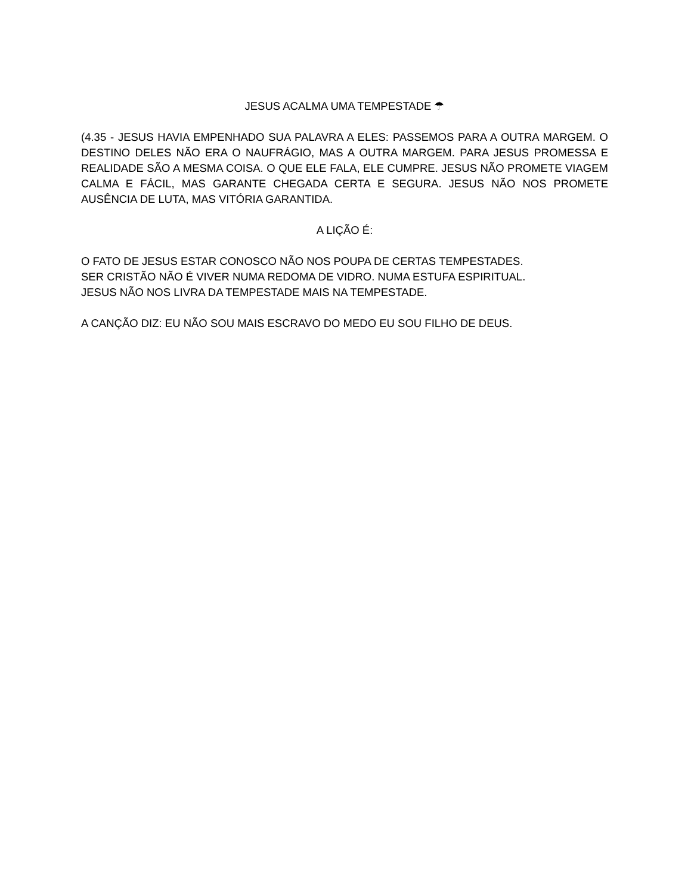JESUS ACALMA UMA TEMPESTADE ☂
(4.35 - JESUS HAVIA EMPENHADO SUA PALAVRA A ELES: PASSEMOS PARA A OUTRA MARGEM. O DESTINO DELES NÃO ERA O NAUFRÁGIO, MAS A OUTRA MARGEM. PARA JESUS PROMESSA E REALIDADE SÃO A MESMA COISA. O QUE ELE FALA, ELE CUMPRE. JESUS NÃO PROMETE VIAGEM CALMA E FÁCIL, MAS GARANTE CHEGADA CERTA E SEGURA. JESUS NÃO NOS PROMETE AUSÊNCIA DE LUTA, MAS VITÓRIA GARANTIDA.
A LIÇÃO É:
O FATO DE JESUS ESTAR CONOSCO NÃO NOS POUPA DE CERTAS TEMPESTADES.
SER CRISTÃO NÃO É VIVER NUMA REDOMA DE VIDRO. NUMA ESTUFA ESPIRITUAL.
JESUS NÃO NOS LIVRA DA TEMPESTADE MAIS NA TEMPESTADE.
A CANÇÃO DIZ: EU NÃO SOU MAIS ESCRAVO DO MEDO EU SOU FILHO DE DEUS.